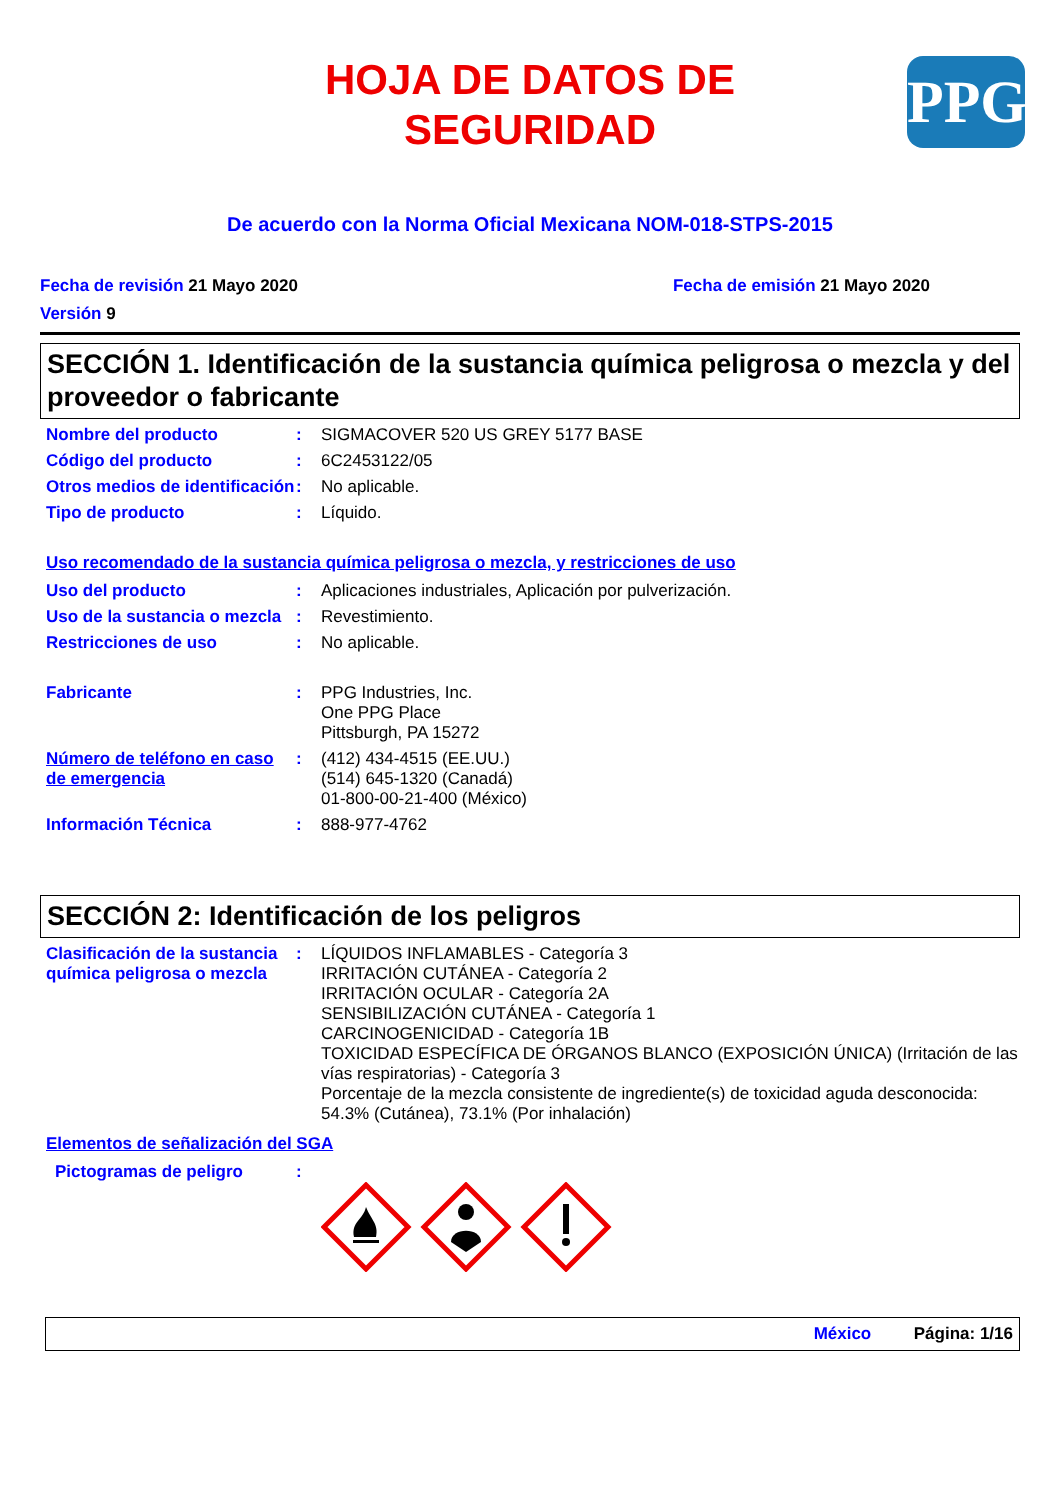HOJA DE DATOS DE
SEGURIDAD
PPG
De acuerdo con la Norma Oficial Mexicana NOM-018-STPS-2015
Fecha de revisión 21 Mayo 2020 Fecha de emisión 21 Mayo 2020
Versión 9
SECCIÓN 1. Identificación de la sustancia química peligrosa o mezcla y del proveedor o fabricante
Nombre del producto : SIGMACOVER 520 US GREY 5177 BASE
Código del producto : 6C2453122/05
Otros medios de identificación
: No aplicable.
Tipo de producto : Líquido.
Uso recomendado de la sustancia química peligrosa o mezcla, y restricciones de uso
Uso del producto : Aplicaciones industriales, Aplicación por pulverización.
Uso de la sustancia o mezcla
: Revestimiento.
Restricciones de uso : No aplicable.
Fabricante : PPG Industries, Inc.
One PPG Place
Pittsburgh, PA 15272
Número de teléfono en caso de emergencia
: (412) 434-4515 (EE.UU.)
(514) 645-1320 (Canadá)
01-800-00-21-400 (México)
Información Técnica : 888-977-4762
SECCIÓN 2: Identificación de los peligros
Clasificación de la sustancia química peligrosa o mezcla
: LÍQUIDOS INFLAMABLES - Categoría 3
IRRITACIÓN CUTÁNEA - Categoría 2
IRRITACIÓN OCULAR - Categoría 2A
SENSIBILIZACIÓN CUTÁNEA - Categoría 1
CARCINOGENICIDAD - Categoría 1B
TOXICIDAD ESPECÍFICA DE ÓRGANOS BLANCO (EXPOSICIÓN ÚNICA) (Irritación de las vías respiratorias) - Categoría 3
Porcentaje de la mezcla consistente de ingrediente(s) de toxicidad aguda desconocida: 54.3% (Cutánea), 73.1% (Por inhalación)
Elementos de señalización del SGA
Pictogramas de peligro :
México Página: 1/16